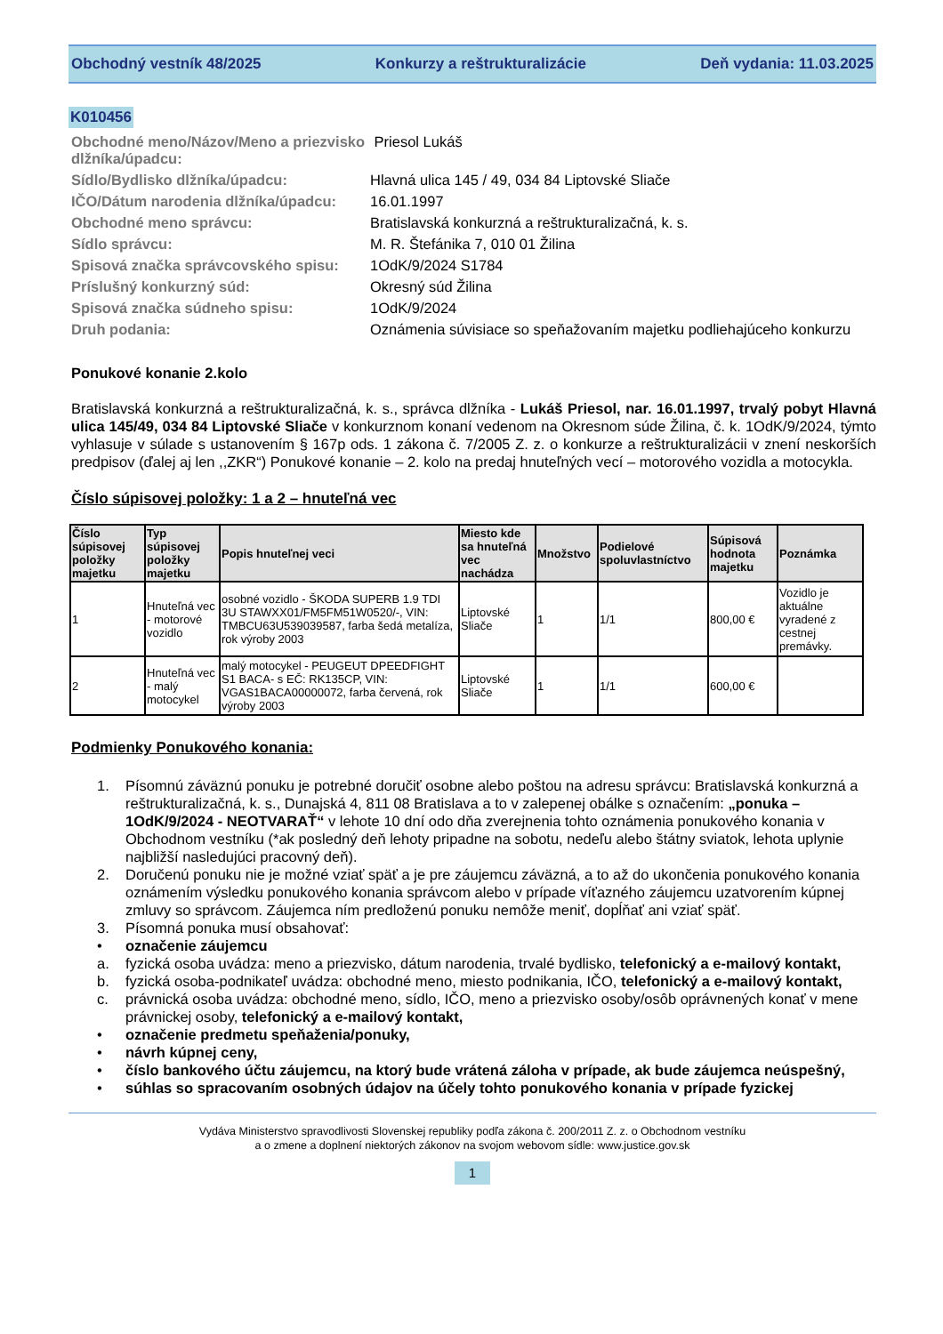Obchodný vestník 48/2025 Konkurzy a reštrukturalizácie Deň vydania: 11.03.2025
K010456
Obchodné meno/Názov/Meno a priezvisko dlžníka/úpadcu:
Priesol Lukáš
Sídlo/Bydlisko dlžníka/úpadcu:
Hlavná ulica 145 / 49, 034 84 Liptovské Sliače
IČO/Dátum narodenia dlžníka/úpadcu:
16.01.1997
Obchodné meno správcu:
Bratislavská konkurzná a reštrukturalizačná, k. s.
Sídlo správcu:
M. R. Štefánika 7, 010 01 Žilina
Spisová značka správcovského spisu:
1OdK/9/2024 S1784
Príslušný konkurzný súd:
Okresný súd Žilina
Spisová značka súdneho spisu:
1OdK/9/2024
Druh podania:
Oznámenia súvisiace so speňažovaním majetku podliehajúceho konkurzu
Ponukové konanie 2.kolo
Bratislavská konkurzná a reštrukturalizačná, k. s., správca dlžníka - Lukáš Priesol, nar. 16.01.1997, trvalý pobyt Hlavná ulica 145/49, 034 84 Liptovské Sliače v konkurznom konaní vedenom na Okresnom súde Žilina, č. k. 1OdK/9/2024, týmto vyhlasuje v súlade s ustanovením § 167p ods. 1 zákona č. 7/2005 Z. z. o konkurze a reštrukturalizácii v znení neskorších predpisov (ďalej aj len ,,ZKR“) Ponukové konanie – 2. kolo na predaj hnuteľných vecí – motorového vozidla a motocykla.
Číslo súpisovej položky: 1 a 2 – hnuteľná vec
| Číslo súpisovej položky majetku | Typ súpisovej položky majetku | Popis hnuteľnej veci | Miesto kde sa hnuteľná vec nachádza | Množstvo | Podielové spoluvlastníctvo | Súpisová hodnota majetku | Poznámka |
| --- | --- | --- | --- | --- | --- | --- | --- |
| 1 | Hnuteľná vec - motorové vozidlo | osobné vozidlo - ŠKODA SUPERB 1.9 TDI 3U STAWXX01/FM5FM51W0520/-, VIN: TMBCU63U539039587, farba šedá metalíza, rok výroby 2003 | Liptovské Sliače | 1 | 1/1 | 800,00 € | Vozidlo je aktuálne vyradené z cestnej premávky. |
| 2 | Hnuteľná vec - malý motocykel | malý motocykel - PEUGEUT DPEEDFIGHT S1 BACA- s EČ: RK135CP, VIN: VGAS1BACA00000072, farba červená, rok výroby 2003 | Liptovské Sliače | 1 | 1/1 | 600,00 € | |
Podmienky Ponukového konania:
1. Písomnú záväznú ponuku je potrebné doručiť osobne alebo poštou na adresu správcu: Bratislavská konkurzná a reštrukturalizačná, k. s., Dunajská 4, 811 08 Bratislava a to v zalepenej obálke s označením: „ponuka – 1OdK/9/2024 - NEOTVARAŤ“ v lehote 10 dní odo dňa zverejnenia tohto oznámenia ponukového konania v Obchodnom vestníku (*ak posledný deň lehoty pripadne na sobotu, nedeľu alebo štátny sviatok, lehota uplynie najbližší nasledujúci pracovný deň).
2. Doručenú ponuku nie je možné vziať späť a je pre záujemcu záväzná, a to až do ukončenia ponukového konania oznámením výsledku ponukového konania správcom alebo v prípade víťazného záujemcu uzatvorením kúpnej zmluvy so správcom. Záujemca ním predloženú ponuku nemôže meniť, dopĺňať ani vziať späť.
3. Písomná ponuka musí obsahovať:
• označenie záujemcu
a. fyzická osoba uvádza: meno a priezvisko, dátum narodenia, trvalé bydlisko, telefonický a e-mailový kontakt,
b. fyzická osoba-podnikateľ uvádza: obchodné meno, miesto podnikania, IČO, telefonický a e-mailový kontakt,
c. právnická osoba uvádza: obchodné meno, sídlo, IČO, meno a priezvisko osoby/osôb oprávnených konať v mene právnickej osoby, telefonický a e-mailový kontakt,
• označenie predmetu speňaženia/ponuky,
• návrh kúpnej ceny,
• číslo bankového účtu záujemcu, na ktorý bude vrátená záloha v prípade, ak bude záujemca neúspešný,
• súhlas so spracovaním osobných údajov na účely tohto ponukového konania v prípade fyzickej
Vydáva Ministerstvo spravodlivosti Slovenskej republiky podľa zákona č. 200/2011 Z. z. o Obchodnom vestníku
a o zmene a doplnení niektorých zákonov na svojom webovom sídle: www.justice.gov.sk
1